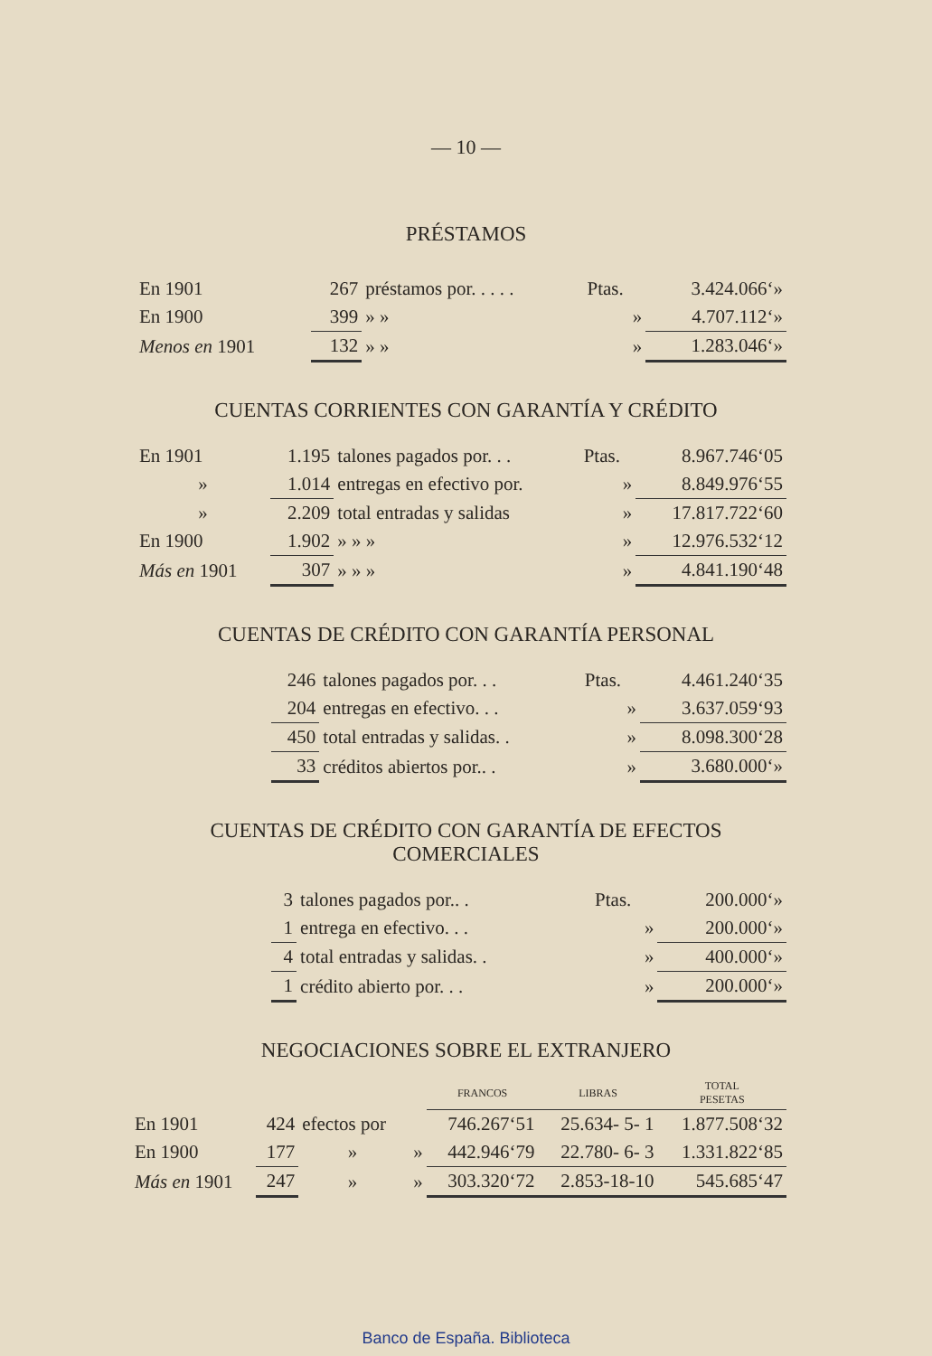— 10 —
PRÉSTAMOS
| En 1901 | 267 | préstamos por. . . . . | Ptas. | 3.424.066‘» |
| En 1900 | 399 | » » | » | 4.707.112‘» |
| Menos en 1901 | 132 | » » | » | 1.283.046‘» |
CUENTAS CORRIENTES CON GARANTÍA Y CRÉDITO
| En 1901 | 1.195 | talones pagados por. . . | Ptas. | 8.967.746‘05 |
| » | 1.014 | entregas en efectivo por. | » | 8.849.976‘55 |
| » | 2.209 | total entradas y salidas | » | 17.817.722‘60 |
| En 1900 | 1.902 | » » » | » | 12.976.532‘12 |
| Más en 1901 | 307 | » » » | » | 4.841.190‘48 |
CUENTAS DE CRÉDITO CON GARANTÍA PERSONAL
| 246 | talones pagados por. . . | Ptas. | 4.461.240‘35 |
| 204 | entregas en efectivo. . . | » | 3.637.059‘93 |
| 450 | total entradas y salidas. . | » | 8.098.300‘28 |
| 33 | créditos abiertos por.. . | » | 3.680.000‘» |
CUENTAS DE CRÉDITO CON GARANTÍA DE EFECTOS
COMERCIALES
| 3 | talones pagados por.. . | Ptas. | 200.000‘» |
| 1 | entrega en efectivo. . . | » | 200.000‘» |
| 4 | total entradas y salidas. . | » | 400.000‘» |
| 1 | crédito abierto por. . . | » | 200.000‘» |
NEGOCIACIONES SOBRE EL EXTRANJERO
| | | | | FRANCOS | LIBRAS | TOTAL PESETAS |
| --- | --- | --- | --- | --- | --- | --- |
| En 1901 | 424 | efectos por | | 746.267‘51 | 25.634- 5- 1 | 1.877.508‘32 |
| En 1900 | 177 | » | » | 442.946‘79 | 22.780- 6- 3 | 1.331.822‘85 |
| Más en 1901 | 247 | » | » | 303.320‘72 | 2.853-18-10 | 545.685‘47 |
Banco de España. Biblioteca